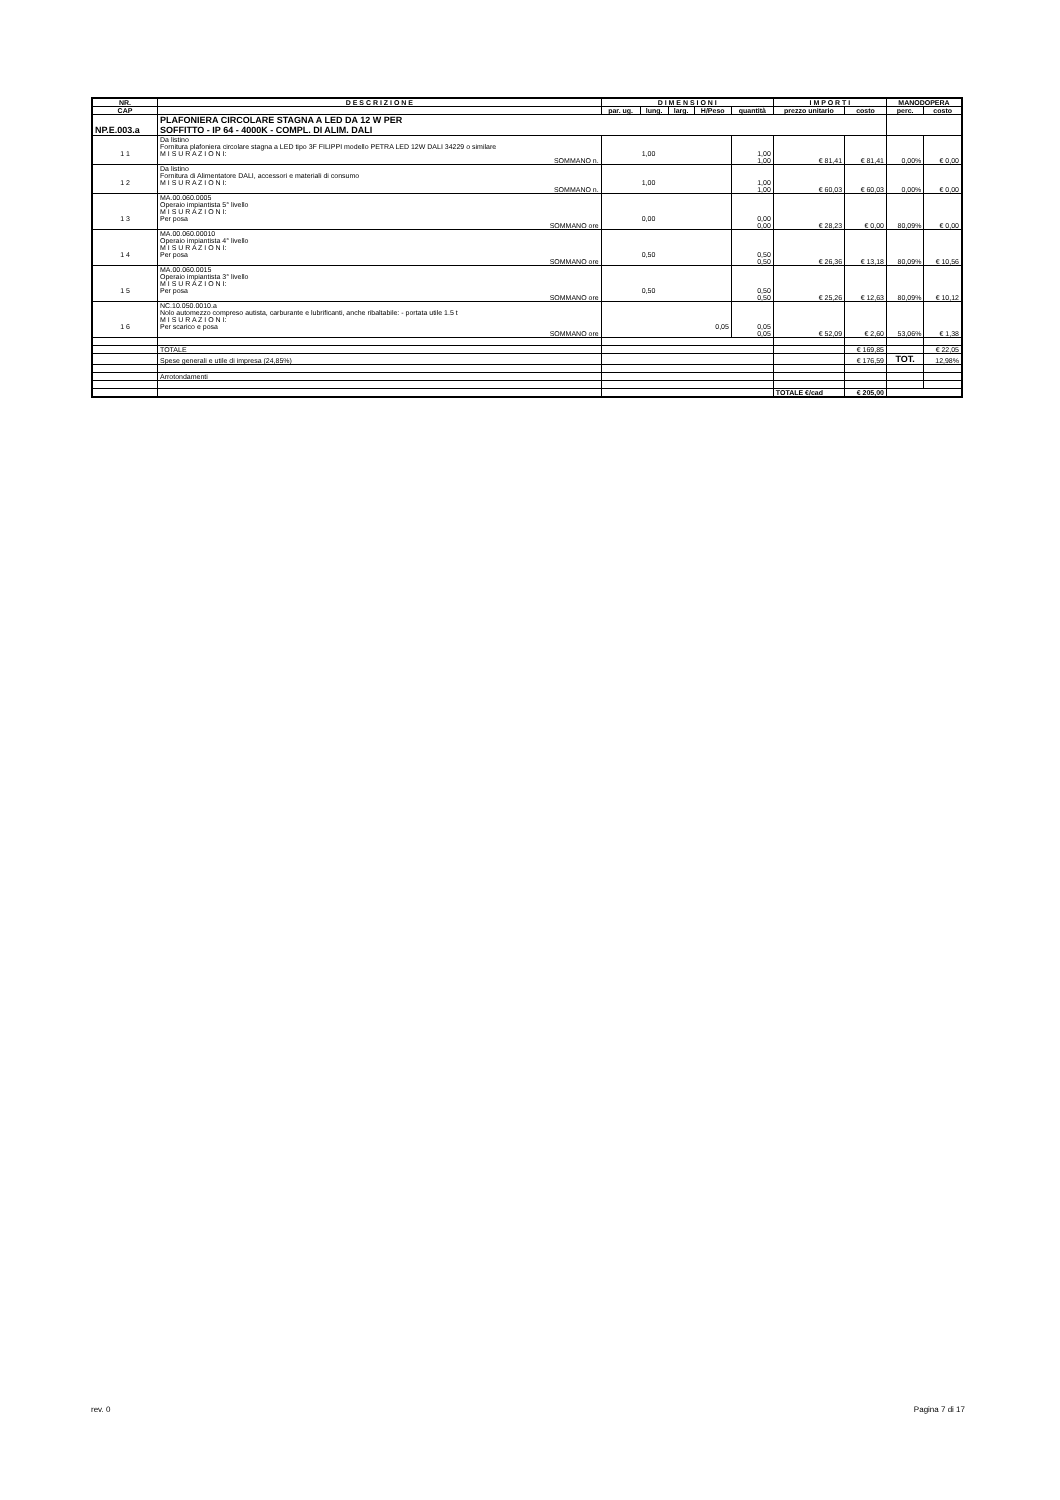| NR. | D E S C R I Z I O N E | D I M E N S I O N I | | | | | I M P O R T I | | MANODOPERA | |
| --- | --- | --- | --- | --- | --- | --- | --- | --- | --- | --- |
| CAP | | par. ug. | lung. | larg. | H/Peso | quantità | prezzo unitario | costo | perc. | costo |
| NP.E.003.a | PLAFONIERA CIRCOLARE STAGNA A LED DA 12 W PER SOFFITTO - IP 64 - 4000K - COMPL. DI ALIM. DALI | | | | | | | | | |
| 1 1 | Da listino Fornitura plafoniera circolare stagna a LED tipo 3F FILIPPI modello PETRA LED 12W DALI 34229 o similare M I S U R A Z I O N I: | 1,00 | | | | 1,00 | | | | |
| | SOMMANO n. | | | | | 1,00 | € 81,41 | € 81,41 | 0,00% | € 0,00 |
| 1 2 | Da listino Fornitura di Alimentatore DALI, accessori e materiali di consumo M I S U R A Z I O N I: | 1,00 | | | | 1,00 | | | | |
| | SOMMANO n. | | | | | 1,00 | € 60,03 | € 60,03 | 0,00% | € 0,00 |
| 1 3 | MA.00.060.0005 Operaio impiantista 5° livello M I S U R A Z I O N I: Per posa | 0,00 | | | | 0,00 | | | | |
| | SOMMANO ore | | | | | 0,00 | € 28,23 | € 0,00 | 80,09% | € 0,00 |
| 1 4 | MA.00.060.00010 Operaio impiantista 4° livello M I S U R A Z I O N I: Per posa | 0,50 | | | | 0,50 | | | | |
| | SOMMANO ore | | | | | 0,50 | € 26,36 | € 13,18 | 80,09% | € 10,56 |
| 1 5 | MA.00.060.0015 Operaio impiantista 3° livello M I S U R A Z I O N I: Per posa | 0,50 | | | | 0,50 | | | | |
| | SOMMANO ore | | | | | 0,50 | € 25,26 | € 12,63 | 80,09% | € 10,12 |
| 1 6 | NC.10.050.0010.a Nolo automezzo compreso autista, carburante e lubrificanti, anche ribaltabile: - portata utile 1.5 t M I S U R A Z I O N I: Per scarico e posa | 0,05 | | | | 0,05 | | | | |
| | SOMMANO ore | | | | | 0,05 | € 52,09 | € 2,60 | 53,06% | € 1,38 |
| | TOTALE | | | | | | | € 169,85 | | € 22,05 |
| | Spese generali e utile di impresa (24,85%) | | | | | | | € 176,59 | TOT. | 12,98% |
| | Arrotondamenti | | | | | | | | | |
| | | | | | | | TOTALE €/cad | € 205,00 | | |
rev. 0 Pagina 7 di 17